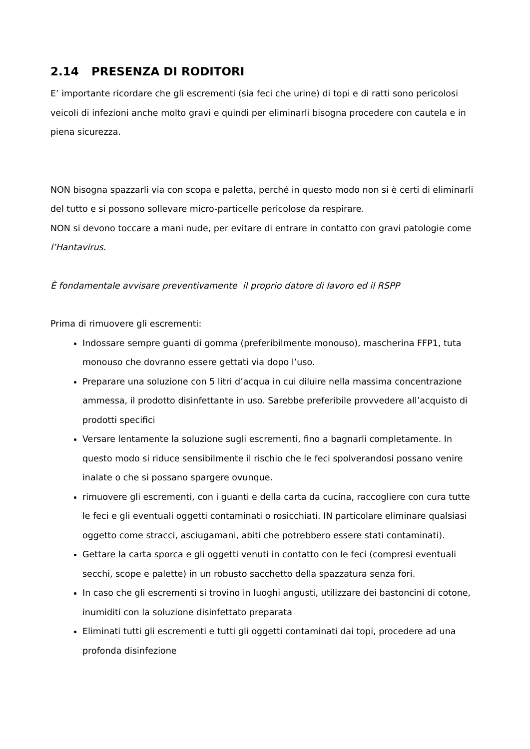2.14 PRESENZA DI RODITORI
E’ importante ricordare che gli escrementi (sia feci che urine) di topi e di ratti sono pericolosi veicoli di infezioni anche molto gravi e quindi per eliminarli bisogna procedere con cautela e in piena sicurezza.
NON bisogna spazzarli via con scopa e paletta, perché in questo modo non si è certi di eliminarli del tutto e si possono sollevare micro-particelle pericolose da respirare.
NON si devono toccare a mani nude, per evitare di entrare in contatto con gravi patologie come l’Hantavirus.
È fondamentale avvisare preventivamente il proprio datore di lavoro ed il RSPP
Prima di rimuovere gli escrementi:
Indossare sempre guanti di gomma (preferibilmente monouso), mascherina FFP1, tuta monouso che dovranno essere gettati via dopo l’uso.
Preparare una soluzione con 5 litri d’acqua in cui diluire nella massima concentrazione ammessa, il prodotto disinfettante in uso. Sarebbe preferibile provvedere all’acquisto di prodotti specifici
Versare lentamente la soluzione sugli escrementi, fino a bagnarli completamente. In questo modo si riduce sensibilmente il rischio che le feci spolverandosi possano venire inalate o che si possano spargere ovunque.
rimuovere gli escrementi, con i guanti e della carta da cucina, raccogliere con cura tutte le feci e gli eventuali oggetti contaminati o rosicchiati. IN particolare eliminare qualsiasi oggetto come stracci, asciugamani, abiti che potrebbero essere stati contaminati).
Gettare la carta sporca e gli oggetti venuti in contatto con le feci (compresi eventuali secchi, scope e palette) in un robusto sacchetto della spazzatura senza fori.
In caso che gli escrementi si trovino in luoghi angusti, utilizzare dei bastoncini di cotone, inumiditi con la soluzione disinfettato preparata
Eliminati tutti gli escrementi e tutti gli oggetti contaminati dai topi, procedere ad una profonda disinfezione